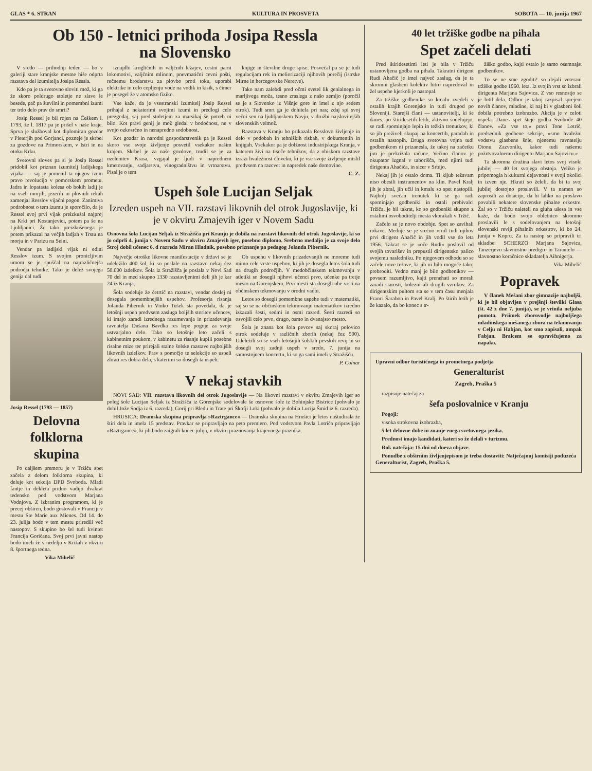GLAS * 6. STRAN KULTURA IN PROSVETA SOBOTA — 10. junija 1967
Ob 150 - letnici prihoda Josipa Ressla
na Slovensko
V sredo — prihodnji teden — bo v galeriji stare kranjske mestne hiše odprta razstava del izumitelja Josipa Ressla.
Kdo pa je ta svetovno sloviti mož, ki ga že skoro poldrugo stoletje ne slave le besede, pač pa številni in pomembni izumi ter trdo delo prav do smrti?
Josip Ressel je bil rojen na Češkem l. 1793, že l. 1817 pa je prišel v naše kraje. Sprva je služboval kot diplomiran gozdar v Pleterjih pod Gorjanci, pozneje je skrbel za gozdove na Primorskem, v Istri in na otoku Krku.
Svetovni sloves pa si je Josip Ressel pridobil kot priznan izumitelj ladijskega vijaka — saj je pomenil ta njegov izum pravo revolucijo v pomorskem prometu. Jadra in lopatasta kolesa ob bokih ladij je na vseh morjih, jezerih in plovnih rekah zamenjal Resslov vijačni pogon. Zanimiva podrobnost o tem izumu je sporočilo, da je Ressel svoj prvi vijak preizkušal najprej na Krki pri Kostanjevici, potem pa še na Ljubljanici. Že tako preizkušenega je potem prikazal na večjih ladjah v Trstu na morju in v Parizu na Seini.
Vendar pa ladijski vijak ni edini Resslov izum. S svojim pronicljivim umom se je spuščal na najrazličnejša področja tehnike. Tako je delež svojega genija dal tudi
Josip Ressel (1793 — 1857)
Delovna folklorna skupina
Po daljšem premoru je v Tržiču spet začela z delom folklorna skupina, ki deluje kot sekcija DPD Svoboda. Mladi fantje in dekleta pridno vadijo dvakrat tedensko pod vodstvom Marjana Vodnjova. Z izbranim programom, ki je precej obširen, bodo gostovali v Franciji v mestu Ste Marie aux Mienes. Od 14. do 23. julija bodo v tem mestu priredili več nastopov. S skupino bo šel tudi kvintet Francija Goričana. Svoj prvi javni nastop bodo imeli že v nedeljo v Križah v okviru 8. športnega tedna.
Vika Mihelič
iznajdbi krogličnih in valjčnih ležajev, cestni parni lokomotivi, valjčnim mlinom, pnevmatični cevni pošti, rečnemu brodarstvu za plovbo proti toku, uporabi elektrike in celo cepljenju vode na vodik in kisik, s čimer je posegel že v atomsko fiziko.
Vse kaže, da je vsestranski izumitelj Josip Ressel prihajal z nekaterimi svojimi izumi in predlogi celo prezgodaj, saj pred stoletjem za marsikaj še potreb ni bilo. Kot pravi genij je mož gledal v bodočnost, ne v svojo ozkosrčno in nenapredno sodobnost.
Kot gozdar in narodni gospodarstvenik pa je Ressel skoro vse svoje življenje posvetil vsekakor našim krajem. Skrbel je za naše gozdove, trudil se je za ozelenitev Krasa, vzgajal je ljudi v naprednem kmetovanju, sadjarstvu, vinogradništvu in vrtnarstvu. Pisal je o tem
knjige in številne druge spise. Posvečal pa se je tudi regulacijam rek in meliorizaciji njihovih porečij (istrske Mirne in hercegovske Neretve).
Tako nam zalebdi pred očmi svetel lik genialnega in marljivega moža, tesno zraslega z našo zemljo (poročil se je s Slovenko iz Višnje gore in imel z njo sedem otrok). Tudi smrt ga je dohitela pri nas; zdaj spi svoj večni sen na ljubljanskem Navju, v družbi najslovitejših slovenskih velmož.
Razstava v Kranju bo prikazala Resslovo življenje in delo v podobah in tehniških risbah, v dokumentih in knjigah. Vsekakor pa je dolžnost industrijskega Kranja, v katerem živi na tisoče tehnikov, da z obiskom razstave izrazi hvaležnost človeku, ki je vse svoje življenje mislil predvsem na razcvet in napredek naše domovine.
C. Z.
Uspeh šole Lucijan Seljak
Izreden uspeh na VII. razstavi likovnih del otrok Jugoslavije, ki je v okviru Zmajevih iger v Novem Sadu
Osnovna šola Lucijan Seljak iz Stražišča pri Kranju je dobila na razstavi likovnih del otrok Jugoslavije, ki so jo odprli 4. junija v Novem Sadu v okviru Zmajevih iger, posebno diplomo. Srebrno medaljo je za svoje delo Stroj dobil učenec 6. d razreda Miran Hladnik, posebno priznanje pa pedagog Jolanda Pibernik.
Največje otroške likovne manifestacije v državi se je udeležilo 400 šol, ki so poslale na razstavo nekaj čez 50.000 izdelkov. Šola iz Stražišča je poslala v Novi Sad 70 del in med skupno 1330 razstavljenimi deli jih je kar 24 iz Kranja.
Šola sodeluje že četrtič na razstavi, vendar doslej ni dosegala pomembnejših uspehov. Profesorja risanja Jolanda Pibernik in Vinko Tušek sta povedala, da je letošnji uspeh predvsem zasluga boljših storitev učencev, ki imajo zaradi izrednega razumevanja in prizadevanja ravnatelja Dušana Bavdka res lepe pogoje za svoje ustvarjalno delo. Tako so letošnje leto začeli s kabinetnim poukom, v kabinetu za risanje kupili posebne risalne mize ter prirejali stalne šolske razstave najboljših likovnih izdelkov. Prav s pomočjo te selekcije so uspeli zbrati res dobra dela, s katerimi so dosegli ta uspeh.
Ob uspehu v likovnih prizadevanjih ne moremo tudi mimo cele vrste uspehov, ki jih je dosegla letos šola tudi na drugih področjih. V medobčinskem tekmovanju v atletiki so dosegli njihovi učenci prvo, učenke pa tretje mesto na Gorenjskem. Prvi mesti sta dosegli obe vrsti na občinskem tekmovanju v orodni vadbi.
Letos so dosegli pomembne uspehe tudi v matematiki, saj so se na občinskem tekmovanju matematikov izredno izkazali šesti, sedmi in osmi razred. Šesti razredi so osvojili celo prvo, drugo, osmo in dvanajsto mesto.
Šola je znana kot šola pevcev saj skoraj polovico otrok sodeluje v različnih zborih (nekaj čez 500). Udeležili so se vseh letošnjih šolskih pevskih revij in so dosegli svoj zadnji uspeh v sredo, 7. junija na samostojnem koncertu, ki so ga sami imeli v Stražišču.
P. Colnar
V nekaj stavkih
NOVI SAD: VII. razstava likovnih del otrok Jugoslavije — Na likovni razstavi v okviru Zmajevih iger so poleg šole Lucijan Seljak iz Stražišča iz Gorenjske sodelovale še osnovne šole iz Bohinjske Bistrice (pohvalo je dobil Jože Sodja iz 6. razreda), Gorij pri Bledu in Trate pri Škofji Loki (pohvalo je dobila Lucija Šmid iz 6. razreda).
HRUSICA: Dramska skupina pripravlja »Raztrgance« — Dramska skupina na Hrušici je letos naštudirala že štiri dela in imela 15 predstav. Pravkar se pripravljajo na peto premiero. Pod vodstvom Pavla Lotriča pripravljajo »Raztrgance«, ki jih bodo zaigrali konec julija, v okviru praznovanja krajevnega praznika.
40 let tržiške godbe na pihala
Spet začeli delati
Pred štiridesetimi leti je bila v Tržiču ustanovljena godba na pihala. Takratni dirigent Rudi Ahačič je imel največ zaslug, da je ta skromni glasbeni kolektiv hitro napredoval in žel uspehe kjerkoli je nastopal.
Za tržiške godbenike so kmalu zvedeli v ostalih krajih Gorenjske in tudi drugod po Sloveniji. Starejši člani — ustanovitelji, ki še danes, po štiridesetih letih, aktivno sodelujejo, se radi spominjajo lepih in težkih trenutkov, ki so jih preživeli skupaj na koncertih, paradah in ostalih nastopih. Druga svetovna vojna tudi godbenikom ni prizanesla, že takoj na začetku jim je prekrižala račune. Večino članov je okupator izgnal v taborišča, med njimi tudi dirigenta Ahačiča, in sicer v Srbijo.
Nekaj jih je ostalo doma. Ti kljub težavam niso obesili instrumentov na klin. Pavel Kralj jih je zbral, jih učil in kmalu so spet nastopili. Najbolj svečan trenutek ki se ga radi spominjajo godbeniki in ostali prebivalci Tržiča, je bil takrat, ko so godbeniki skupno z ostalimi osvoboditelji mesta vkorakali v Tržič.
Začelo se je novo obdobje. Spet so zavihali rokave. Mednje se je srečno vrnil tudi njihov prvi dirigent Ahačič in jih vodil vse do leta 1956. Takrat se je »oče Rudi« poslovil od svojih tovarišev in prepustil dirigentsko palico svojemu nasledniku. Po njegovem odhodu so se začele nove težave, ki jih ni bilo mogoče takoj prebroditi. Vedno manj je bilo godbenikov — povsem razumljivo, kajti prenehati so morali zaradi starosti, bolezni ali drugih vzrokov. Za dirigentskim pultom sta se v tem času menjala Franci Šarabon in Pavel Kralj. Po štirih letih je že kazalo, da bo konec s tr-
žiško godbo, kajti ostalo je samo osemnajst godbenikov.
To se ne sme zgoditi! so dejali veterani tržiške godbe 1960. leta. Iz svojih vrst so izbrali dirigenta Marjana Sajovica. Z vso resnostjo se je lotil dela. Odbor je takoj razpisal sprejem novih članov, mladine, ki naj bi v glasbeni šoli dobila potrebno izobrazbo. Akcija je v celoti uspela. Danes spet šteje godba Svobode 40 članov. »Za vse to,« pravi Tone Lotrič, predsednik godbene sekcije, »smo hvaležni vodstvu glasbene šole, njenemu ravnatelju Otonu Zazvonilu, kakor tudi našemu požrtvovalnemu dirigentu Marjanu Sajovicu.«
Ta skromna družina slavi letos svoj visoki jubilej — 40 let svojega obstoja. Veliko je pripomogla h kulturni dejavnosti v svoji okolici in izven nje. Hkrati so želeli, da bi ta svoj jubilej dostojno proslavili. V ta namen so zaprosili za dotacijo, da bi lahko na proslavo povabili nekatere slovenske pihalne orkestre. Žal so v Tržiču naleteli na gluha ušesa in vse kaže, da bodo svojo obletnico skromno proslavili le s sodelovanjem na letošnji slovenski reviji pihalnih orkestrov, ki bo 24. junija v Kopru. Za ta nastop so pripravili tri skladbe: SCHERZO Marjana Sajovica, Tanzerjevo slavnostno predigro in Tarantelo — slavnostno koračnico skladatelja Aihnigerja.
Vika Mihelič
Popravek
V članek Mešani zbor gimnazije najboljši, ki je bil objavljen v prejšnji številki Glasa (št. 42 z dne 7. junija), se je vrinila neljuba pomota. Priimek zborovodje najboljšega mladinskega mešanega zbora na tekmovanju v Celju ni Habjan, kot smo zapisali, ampak Fabjan. Bralcem se opravičujemo za napako.
Upravni odbor turističnega in prometnega podjetja
Generalturist
Zagreb, Praška 5
razpisuje natečaj za
šefa poslovalnice v Kranju
Pogoji:
visoka strokovna izobrazba,
5 let delovne dobe in znanje enega svetovnega jezika.
Prednost imajo kandidati, kateri so že delali v turizmu.
Rok natečaja: 15 dni od dneva objave.
Ponudbe z obširnim življenjepisom je treba dostaviti: Natječajnoj komisiji poduzeća Generalturist, Zagreb, Praška 5.